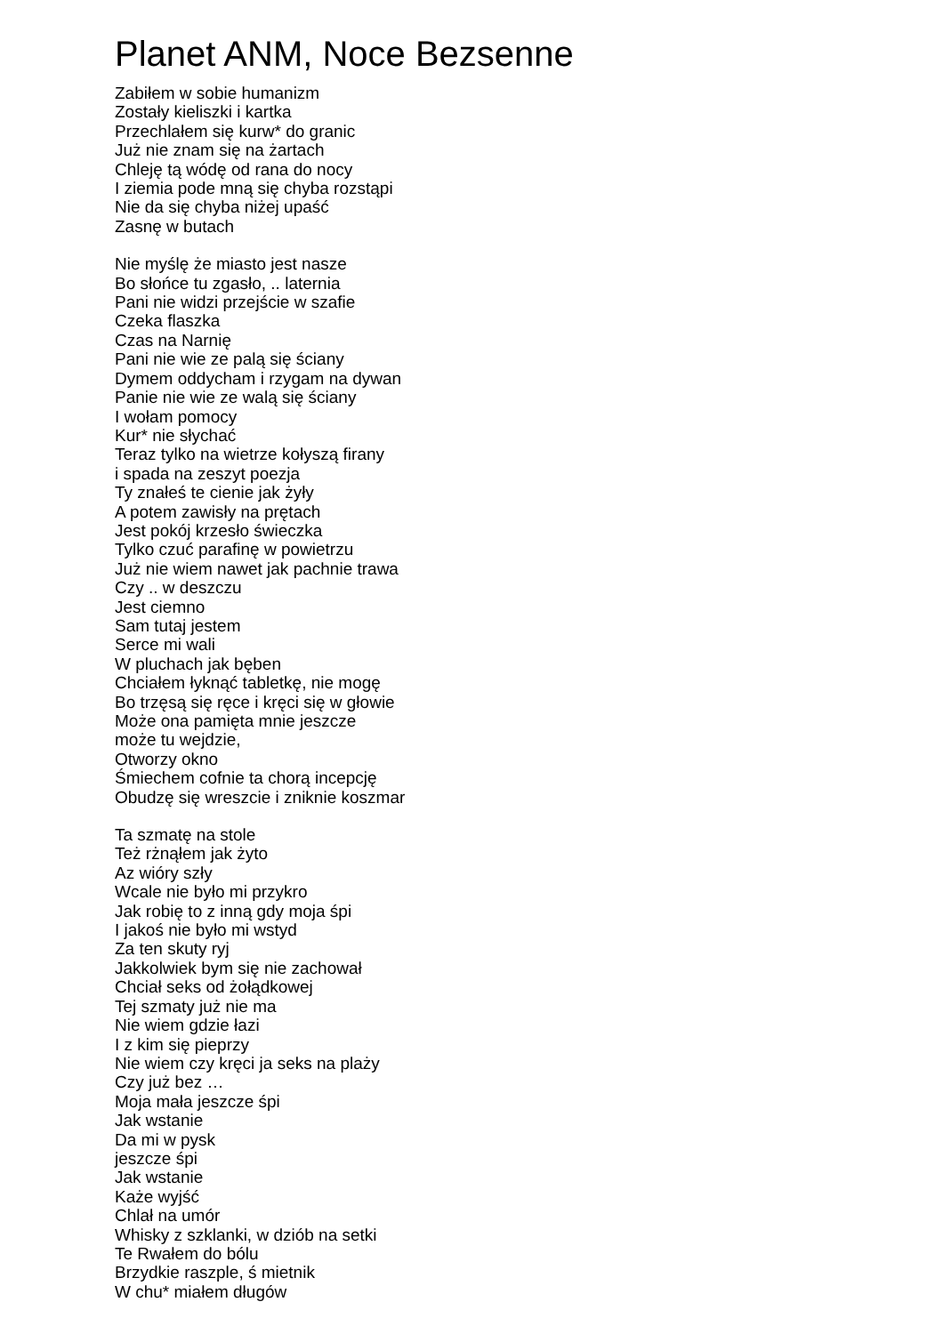Planet ANM, Noce Bezsenne
Zabiłem w sobie humanizm
Zostały kieliszki i kartka
Przechlałem się kurw* do granic
Już nie znam się na żartach
Chleję tą wódę od rana do nocy
I ziemia pode mną się chyba rozstąpi
Nie da się chyba niżej upaść
Zasnę w butach
Nie myślę że miasto jest nasze
Bo słońce tu zgasło, .. laternia
Pani nie widzi przejście w szafie
Czeka flaszka
Czas na Narnię
Pani nie wie ze palą się ściany
Dymem oddycham i rzygam na dywan
Panie nie wie ze walą się ściany
I wołam pomocy
Kur* nie słychać
Teraz tylko na wietrze kołyszą firany
i spada na zeszyt poezja
Ty znałeś te cienie jak żyły
A potem zawisły na prętach
Jest pokój krzesło świeczka
Tylko czuć parafinę w powietrzu
Już nie wiem nawet jak pachnie trawa
Czy .. w deszczu
Jest ciemno
Sam tutaj jestem
Serce mi wali
W pluchach jak bęben
Chciałem łyknąć tabletkę, nie mogę
Bo trzęsą się ręce i kręci się w głowie
Może ona pamięta mnie jeszcze
może tu wejdzie,
Otworzy okno
Śmiechem cofnie ta chorą incepcję
Obudzę się wreszcie i zniknie koszmar
Ta szmatę na stole
Też rżnąłem jak żyto
Az wióry szły
Wcale nie było mi przykro
Jak robię to z inną gdy moja śpi
I jakoś nie było mi wstyd
Za ten skuty ryj
Jakkolwiek bym się nie zachował
Chciał seks od żołądkowej
Tej szmaty już nie ma
Nie wiem gdzie łazi
I z kim się pieprzy
Nie wiem czy kręci ja seks na plaży
Czy już bez …
Moja mała jeszcze śpi
Jak wstanie
Da mi w pysk
jeszcze śpi
Jak wstanie
Każe wyjść
Chlał na umór
Whisky z szklanki, w dziób na setki
Te Rwałem do bólu
Brzydkie raszple, ś mietnik
W chu* miałem długów